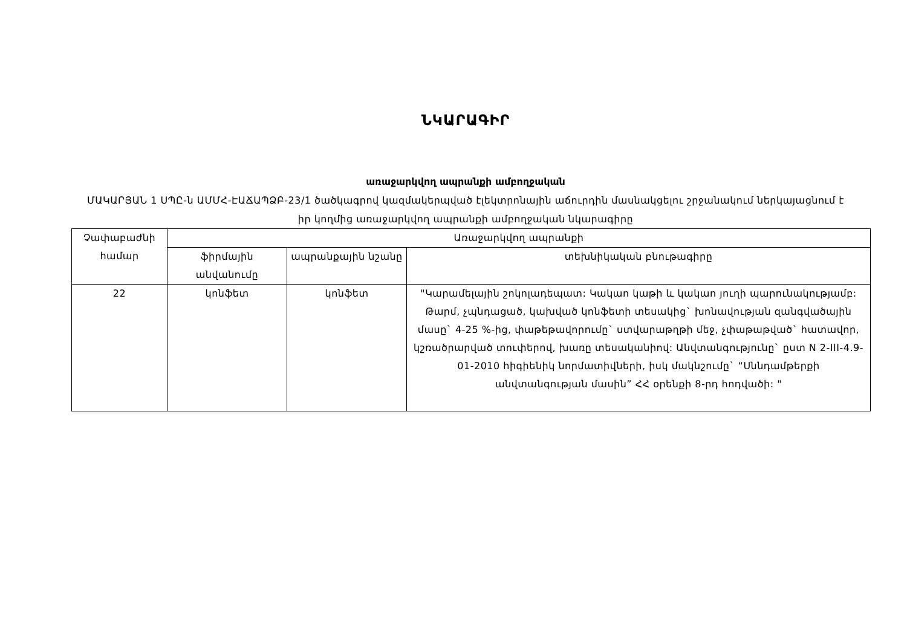ՆԿԱՐԱԳԻՐ
առաջարկվող ապրանքի ամբողջական
ՄԱԿԱՐՅԱՆ 1 ՍՊԸ-ն ԱՄՄՀ-ԷԱՃԱՊՁԲ-23/1 ծածկագրով կազմակերպված էլեկտրոնային աճուրդին մասնակցելու շրջանակում ներկայացնում է իր կողմից առաջարկվող ապրանքի ամբողջական նկարագիրը
| Չափաբաժնի համար | Առաջարկվող ապրանքի | | |
| --- | --- | --- | --- |
| | ֆիրմային անվանումը | ապրանքային նշանը | տեխնիկական բնութագիրը |
| 22 | կոնֆետ | կոնֆետ | "Կարամելային շոկոլադեպատ: Կակաո կաթի և կակաո յուղի պարունակությամբ: Թարմ, չպնդացած, կախված կոնֆետի տեսակից` խոնավության զանգվածային մասը` 4-25 %-ից, փաթեթավորումը` ստվարաթղթի մեջ, չփաթաթված` հատավոր, կշռածրարված տուփերով, խառը տեսականիով: Անվտանգությունը` ըստ N 2-III-4.9-01-2010 հիգիենիկ նորմատիվների, իսկ մակնշումը` “Սննդամթերքի անվտանգության մասին” ՀՀ օրենքի 8-րդ հոդվածի: " |